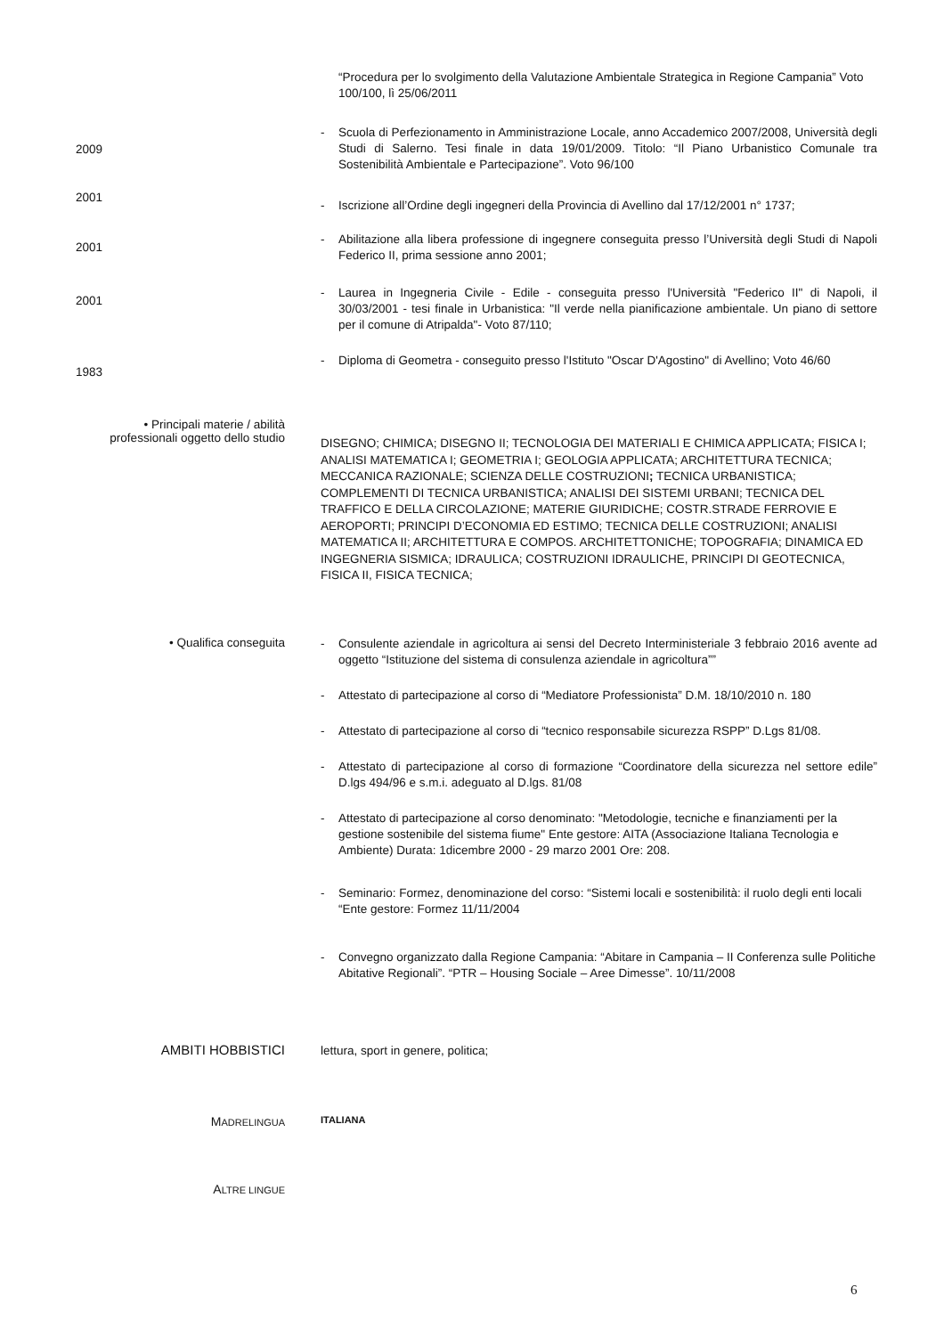“Procedura per lo svolgimento della Valutazione Ambientale Strategica in Regione Campania” Voto 100/100, lì 25/06/2011
2009
- Scuola di Perfezionamento in Amministrazione Locale, anno Accademico 2007/2008, Università degli Studi di Salerno. Tesi finale in data 19/01/2009. Titolo: “Il Piano Urbanistico Comunale tra Sostenibilità Ambientale e Partecipazione”. Voto 96/100
2001
- Iscrizione all’Ordine degli ingegneri della Provincia di Avellino dal 17/12/2001 n° 1737;
2001
- Abilitazione alla libera professione di ingegnere conseguita presso l’Università degli Studi di Napoli Federico II, prima sessione anno 2001;
2001
- Laurea in Ingegneria Civile - Edile - conseguita presso l'Università "Federico II" di Napoli, il 30/03/2001 - tesi finale in Urbanistica: "Il verde nella pianificazione ambientale. Un piano di settore per il comune di Atripalda"- Voto 87/110;
1983
- Diploma di Geometra - conseguito presso l'Istituto "Oscar D'Agostino" di Avellino; Voto 46/60
• Principali materie / abilità
professionali oggetto dello studio
DISEGNO; CHIMICA; DISEGNO II; TECNOLOGIA DEI MATERIALI E CHIMICA APPLICATA; FISICA I; ANALISI MATEMATICA I; GEOMETRIA I; GEOLOGIA APPLICATA; ARCHITETTURA TECNICA; MECCANICA RAZIONALE; SCIENZA DELLE COSTRUZIONI; TECNICA URBANISTICA; COMPLEMENTI DI TECNICA URBANISTICA; ANALISI DEI SISTEMI URBANI; TECNICA DEL TRAFFICO E DELLA CIRCOLAZIONE; MATERIE GIURIDICHE; COSTR.STRADE FERROVIE E AEROPORTI; PRINCIPI D’ECONOMIA ED ESTIMO; TECNICA DELLE COSTRUZIONI; ANALISI MATEMATICA II; ARCHITETTURA E COMPOS. ARCHITETTONICHE; TOPOGRAFIA; DINAMICA ED INGEGNERIA SISMICA; IDRAULICA; COSTRUZIONI IDRAULICHE, PRINCIPI DI GEOTECNICA, FISICA II, FISICA TECNICA;
• Qualifica conseguita
- Consulente aziendale in agricoltura ai sensi del Decreto Interministeriale 3 febbraio 2016 avente ad oggetto “Istituzione del sistema di consulenza aziendale in agricoltura””
- Attestato di partecipazione al corso di “Mediatore Professionista” D.M. 18/10/2010 n. 180
- Attestato di partecipazione al corso di “tecnico responsabile sicurezza RSPP” D.Lgs 81/08.
- Attestato di partecipazione al corso di formazione “Coordinatore della sicurezza nel settore edile” D.lgs 494/96 e s.m.i. adeguato al D.lgs. 81/08
- Attestato di partecipazione al corso denominato: "Metodologie, tecniche e finanziamenti per la gestione sostenibile del sistema fiume" Ente gestore: AITA (Associazione Italiana Tecnologia e Ambiente) Durata: 1dicembre 2000 - 29 marzo 2001 Ore: 208.
- Seminario: Formez, denominazione del corso: “Sistemi locali e sostenibilità: il ruolo degli enti locali “Ente gestore: Formez 11/11/2004
- Convegno organizzato dalla Regione Campania: “Abitare in Campania – II Conferenza sulle Politiche Abitative Regionali”. “PTR – Housing Sociale – Aree Dimesse”. 10/11/2008
AMBITI HOBBISTICI lettura, sport in genere, politica;
MADRELINGUA ITALIANA
ALTRE LINGUE
6